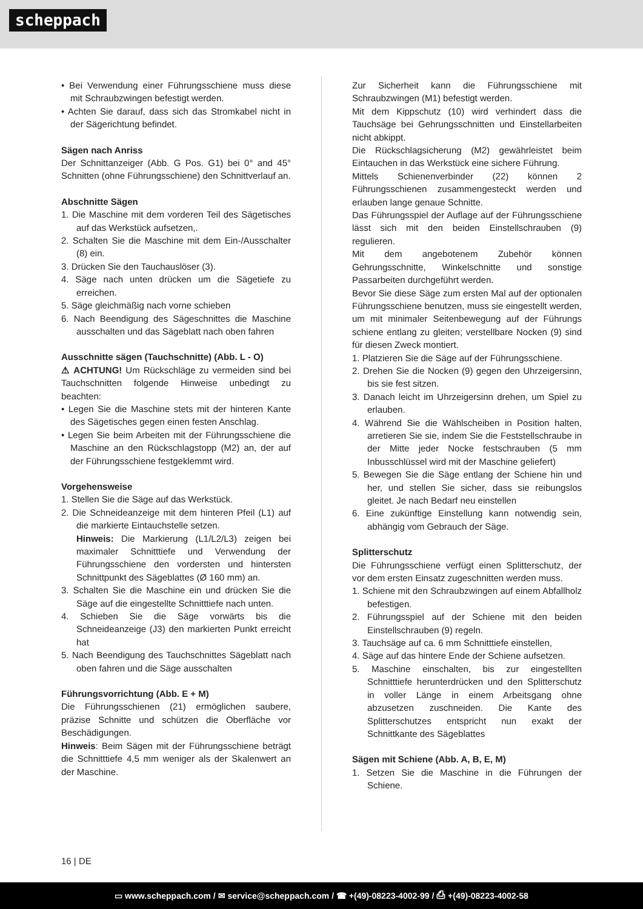scheppach
• Bei Verwendung einer Führungsschiene muss diese mit Schraubzwingen befestigt werden.
• Achten Sie darauf, dass sich das Stromkabel nicht in der Sägerichtung befindet.
Sägen nach Anriss
Der Schnittanzeiger (Abb. G Pos. G1) bei 0° and 45° Schnitten (ohne Führungsschiene) den Schnittverlauf an.
Abschnitte Sägen
1. Die Maschine mit dem vorderen Teil des Sägetisches auf das Werkstück aufsetzen,.
2. Schalten Sie die Maschine mit dem Ein-/Ausschalter (8) ein.
3. Drücken Sie den Tauchauslöser (3).
4. Säge nach unten drücken um die Sägetiefe zu erreichen.
5. Säge gleichmäßig nach vorne schieben
6. Nach Beendigung des Sägeschnittes die Maschine ausschalten und das Sägeblatt nach oben fahren
Ausschnitte sägen (Tauchschnitte) (Abb. L - O)
⚠ ACHTUNG! Um Rückschläge zu vermeiden sind bei Tauchschnitten folgende Hinweise unbedingt zu beachten:
• Legen Sie die Maschine stets mit der hinteren Kante des Sägetisches gegen einen festen Anschlag.
• Legen Sie beim Arbeiten mit der Führungsschiene die Maschine an den Rückschlagstopp (M2) an, der auf der Führungsschiene festgeklemmt wird.
Vorgehensweise
1. Stellen Sie die Säge auf das Werkstück.
2. Die Schneideanzeige mit dem hinteren Pfeil (L1) auf die markierte Eintauchstelle setzen.
Hinweis: Die Markierung (L1/L2/L3) zeigen bei maximaler Schnitttiefe und Verwendung der Führungsschiene den vordersten und hintersten Schnittpunkt des Sägeblattes (Ø 160 mm) an.
3. Schalten Sie die Maschine ein und drücken Sie die Säge auf die eingestellte Schnitttiefe nach unten.
4. Schieben Sie die Säge vorwärts bis die Schneideanzeige (J3) den markierten Punkt erreicht hat
5. Nach Beendigung des Tauchschnittes Sägeblatt nach oben fahren und die Säge ausschalten
Führungsvorrichtung (Abb. E + M)
Die Führungsschienen (21) ermöglichen saubere, präzise Schnitte und schützen die Oberfläche vor Beschädigungen.
Hinweis: Beim Sägen mit der Führungsschiene beträgt die Schnitttiefe 4,5 mm weniger als der Skalenwert an der Maschine.
Zur Sicherheit kann die Führungsschiene mit Schraubzwingen (M1) befestigt werden.
Mit dem Kippschutz (10) wird verhindert dass die Tauchsäge bei Gehrungsschnitten und Einstellarbeiten nicht abkippt.
Die Rückschlagsicherung (M2) gewährleistet beim Eintauchen in das Werkstück eine sichere Führung.
Mittels Schienenverbinder (22) können 2 Führungsschienen zusammengesteckt werden und erlauben lange genaue Schnitte.
Das Führungsspiel der Auflage auf der Führungsschiene lässt sich mit den beiden Einstellschrauben (9) regulieren.
Mit dem angebotenem Zubehör können Gehrungsschnitte, Winkelschnitte und sonstige Passarbeiten durchgeführt werden.
Bevor Sie diese Säge zum ersten Mal auf der optionalen Führungsschiene benutzen, muss sie eingestellt werden, um mit minimaler Seitenbewegung auf der Führungs schiene entlang zu gleiten; verstellbare Nocken (9) sind für diesen Zweck montiert.
1. Platzieren Sie die Säge auf der Führungsschiene.
2. Drehen Sie die Nocken (9) gegen den Uhrzeigersinn, bis sie fest sitzen.
3. Danach leicht im Uhrzeigersinn drehen, um Spiel zu erlauben.
4. Während Sie die Wählscheiben in Position halten, arretieren Sie sie, indem Sie die Feststellschraube in der Mitte jeder Nocke festschrauben (5 mm Inbusschlüssel wird mit der Maschine geliefert)
5. Bewegen Sie die Säge entlang der Schiene hin und her, und stellen Sie sicher, dass sie reibungslos gleitet. Je nach Bedarf neu einstellen
6. Eine zukünftige Einstellung kann notwendig sein, abhängig vom Gebrauch der Säge.
Splitterschutz
Die Führungsschiene verfügt einen Splitterschutz, der vor dem ersten Einsatz zugeschnitten werden muss.
1. Schiene mit den Schraubzwingen auf einem Abfallholz befestigen.
2. Führungsspiel auf der Schiene mit den beiden Einstellschrauben (9) regeln.
3. Tauchsäge auf ca. 6 mm Schnitttiefe einstellen,
4. Säge auf das hintere Ende der Schiene aufsetzen.
5. Maschine einschalten, bis zur eingestellten Schnitttiefe herunterdrücken und den Splitterschutz in voller Länge in einem Arbeitsgang ohne abzusetzen zuschneiden. Die Kante des Splitterschutzes entspricht nun exakt der Schnittkante des Sägeblattes
Sägen mit Schiene (Abb. A, B, E, M)
1. Setzen Sie die Maschine in die Führungen der Schiene.
16 | DE
▭ www.scheppach.com / ✉ service@scheppach.com / ☎ +(49)-08223-4002-99 / ⎙ +(49)-08223-4002-58